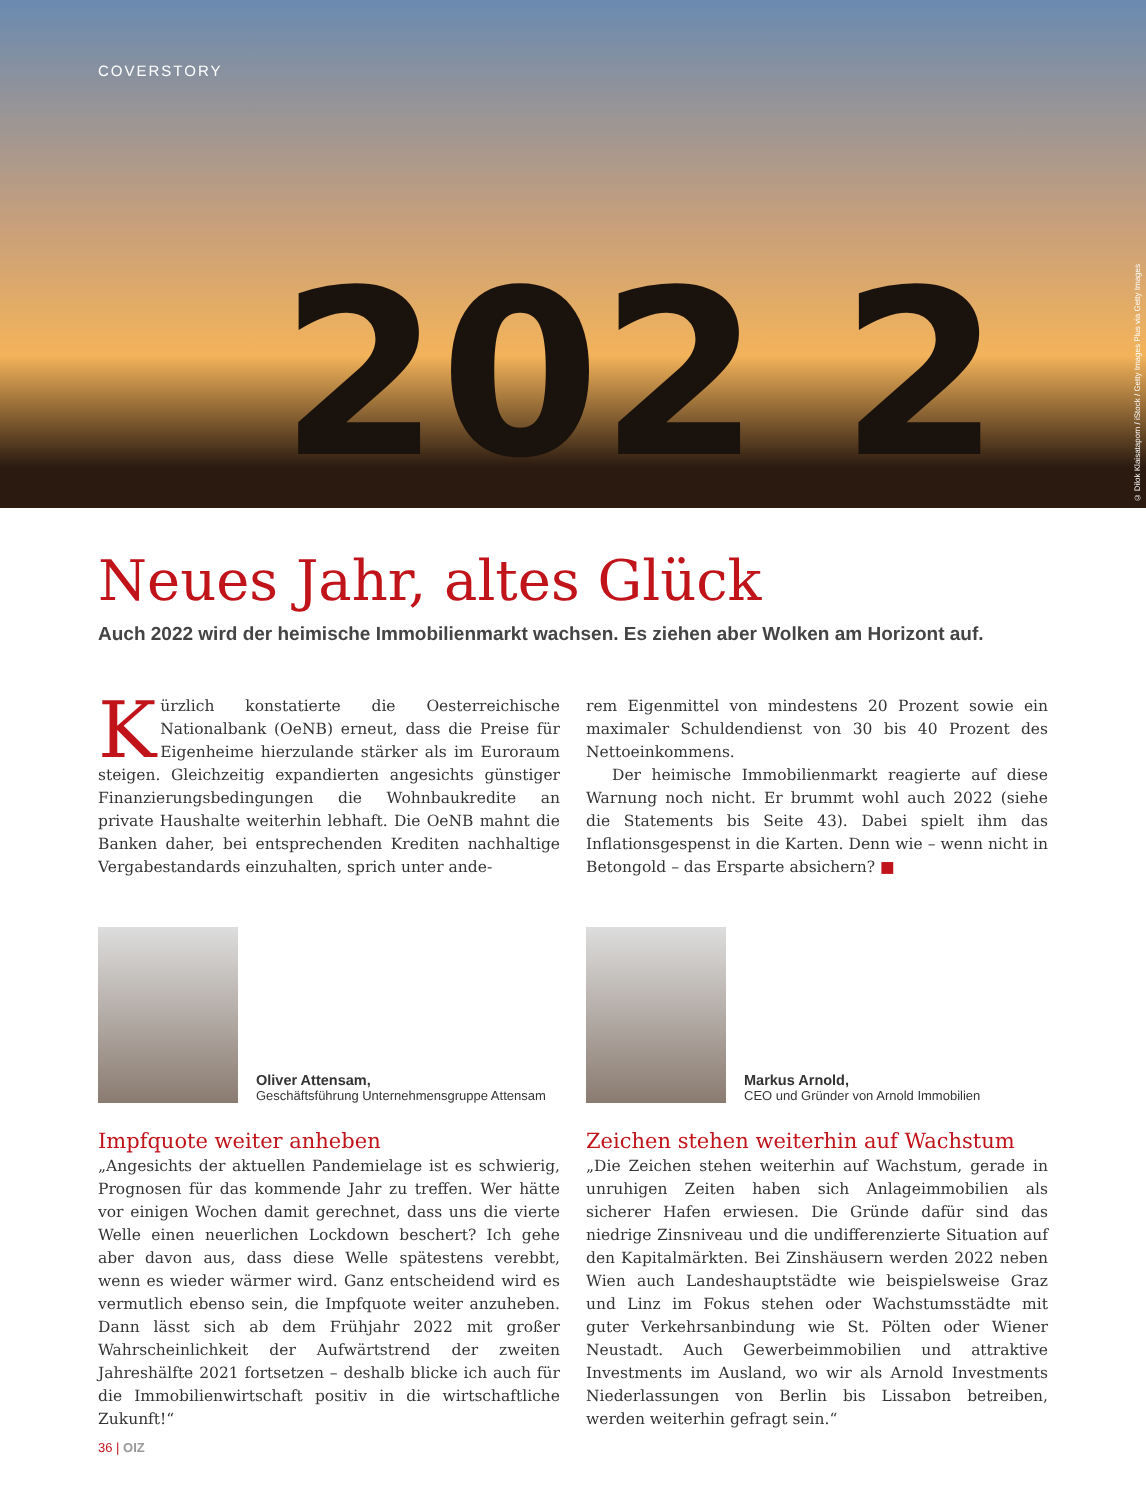COVERSTORY
202 2
© Dilok Klaisataporn / iStock / Getty Images Plus via Getty Images
Neues Jahr, altes Glück
Auch 2022 wird der heimische Immobilienmarkt wachsen. Es ziehen aber Wolken am Horizont auf.
Kürzlich konstatierte die Oesterreichische Nationalbank (OeNB) erneut, dass die Preise für Eigenheime hierzulande stärker als im Euroraum steigen. Gleichzeitig expandierten angesichts günstiger Finanzierungsbedingungen die Wohnbaukredite an private Haushalte weiterhin lebhaft. Die OeNB mahnt die Banken daher, bei entsprechenden Krediten nachhaltige Vergabestandards einzuhalten, sprich unter ande-
rem Eigenmittel von mindestens 20 Prozent sowie ein maximaler Schuldendienst von 30 bis 40 Prozent des Nettoeinkommens.
Der heimische Immobilienmarkt reagierte auf diese Warnung noch nicht. Er brummt wohl auch 2022 (siehe die Statements bis Seite 43). Dabei spielt ihm das Inflationsgespenst in die Karten. Denn wie – wenn nicht in Betongold – das Ersparte absichern? ■
Oliver Attensam,
Geschäftsführung Unternehmensgruppe Attensam
Impfquote weiter anheben
„Angesichts der aktuellen Pandemielage ist es schwierig, Prognosen für das kommende Jahr zu treffen. Wer hätte vor einigen Wochen damit gerechnet, dass uns die vierte Welle einen neuerlichen Lockdown beschert? Ich gehe aber davon aus, dass diese Welle spätestens verebbt, wenn es wieder wärmer wird. Ganz entscheidend wird es vermutlich ebenso sein, die Impfquote weiter anzuheben. Dann lässt sich ab dem Frühjahr 2022 mit großer Wahrscheinlichkeit der Aufwärtstrend der zweiten Jahreshälfte 2021 fortsetzen – deshalb blicke ich auch für die Immobilienwirtschaft positiv in die wirtschaftliche Zukunft!“
Markus Arnold,
CEO und Gründer von Arnold Immobilien
Zeichen stehen weiterhin auf Wachstum
„Die Zeichen stehen weiterhin auf Wachstum, gerade in unruhigen Zeiten haben sich Anlageimmobilien als sicherer Hafen erwiesen. Die Gründe dafür sind das niedrige Zinsniveau und die undifferenzierte Situation auf den Kapitalmärkten. Bei Zinshäusern werden 2022 neben Wien auch Landeshauptstädte wie beispielsweise Graz und Linz im Fokus stehen oder Wachstumsstädte mit guter Verkehrsanbindung wie St. Pölten oder Wiener Neustadt. Auch Gewerbeimmobilien und attraktive Investments im Ausland, wo wir als Arnold Investments Niederlassungen von Berlin bis Lissabon betreiben, werden weiterhin gefragt sein.“
36 | OIZ